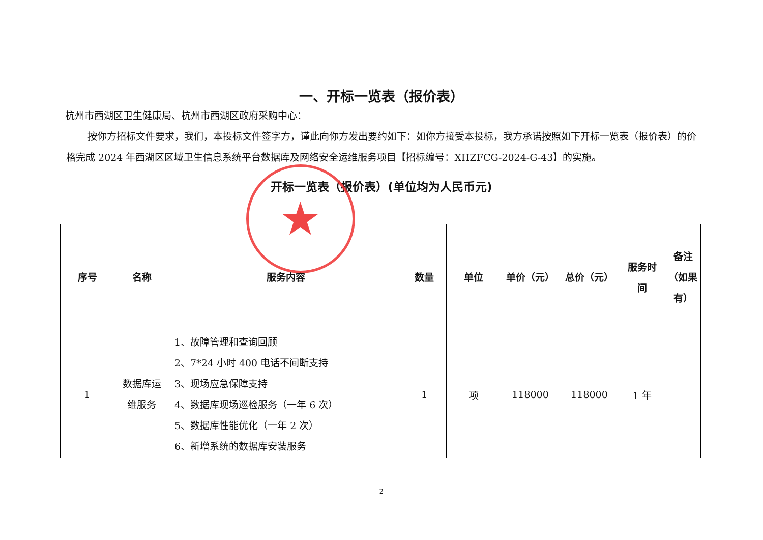一、开标一览表（报价表）
杭州市西湖区卫生健康局、杭州市西湖区政府采购中心：
按你方招标文件要求，我们，本投标文件签字方，谨此向你方发出要约如下：如你方接受本投标，我方承诺按照如下开标一览表（报价表）的价格完成 2024 年西湖区区域卫生信息系统平台数据库及网络安全运维服务项目【招标编号：XHZFCG-2024-G-43】的实施。
开标一览表（报价表）(单位均为人民币元)
| 序号 | 名称 | 服务内容 | 数量 | 单位 | 单价（元） | 总价（元） | 服务时 间 | 备注 （如果 有） |
| --- | --- | --- | --- | --- | --- | --- | --- | --- |
| 1 | 数据库运 维服务 | 1、故障管理和查询回顾 2、7*24 小时 400 电话不间断支持 3、现场应急保障支持 4、数据库现场巡检服务（一年 6 次） 5、数据库性能优化（一年 2 次） 6、新增系统的数据库安装服务 | 1 | 项 | 118000 | 118000 | 1 年 | |
2
★